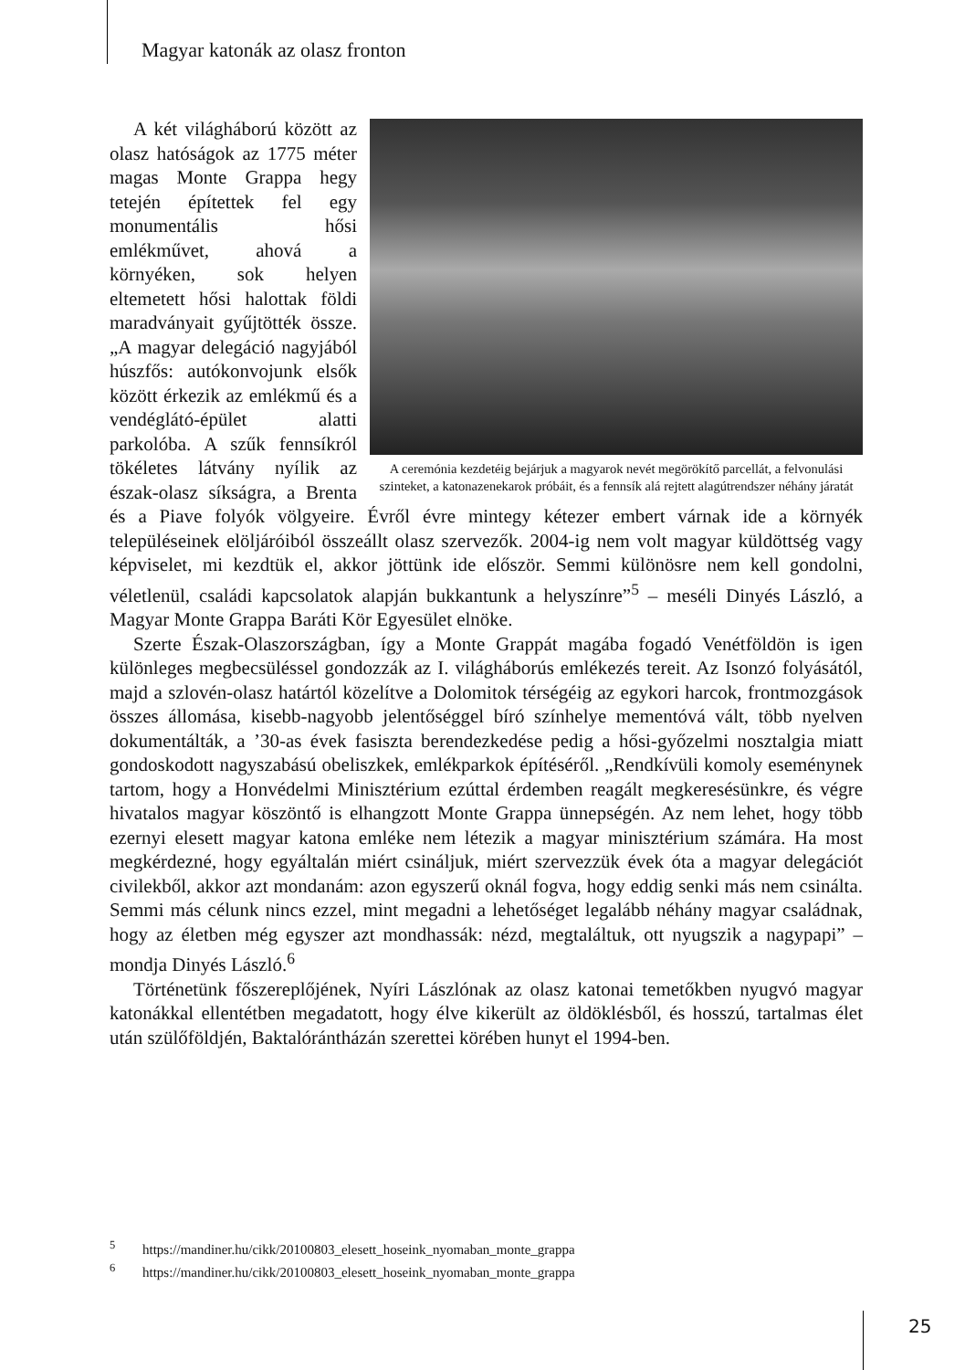Magyar katonák az olasz fronton
A ceremónia kezdetéig bejárjuk a magyarok nevét megörökítő parcellát, a felvonulási szinteket, a katonazenekarok próbáit, és a fennsík alá rejtett alagútrendszer néhány járatát
A két világháború között az olasz hatóságok az 1775 méter magas Monte Grappa hegy tetején építettek fel egy monumentális hősi emlékművet, ahová a környéken, sok helyen eltemetett hősi halottak földi maradványait gyűjtötték össze. „A magyar delegáció nagyjából húszfős: autókonvojunk elsők között érkezik az emlékmű és a vendéglátó-épület alatti parkolóba. A szűk fennsíkról tökéletes látvány nyílik az észak-olasz síkságra, a Brenta és a Piave folyók völgyeire. Évről évre mintegy kétezer embert várnak ide a környék településeinek elöljáróiból összeállt olasz szervezők. 2004-ig nem volt magyar küldöttség vagy képviselet, mi kezdtük el, akkor jöttünk ide először. Semmi különösre nem kell gondolni, véletlenül, családi kapcsolatok alapján bukkantunk a helyszínre”<sup>5</sup> – meséli Dinyés László, a Magyar Monte Grappa Baráti Kör Egyesület elnöke.
Szerte Észak-Olaszországban, így a Monte Grappát magába fogadó Venétföldön is igen különleges megbecsüléssel gondozzák az I. világháborús emlékezés tereit. Az Isonzó folyásától, majd a szlovén-olasz határtól közelítve a Dolomitok térségéig az egykori harcok, frontmozgások összes állomása, kisebb-nagyobb jelentőséggel bíró színhelye mementóvá vált, több nyelven dokumentálták, a ’30-as évek fasiszta berendezkedése pedig a hősi-győzelmi nosztalgia miatt gondoskodott nagyszabású obeliszkek, emlékparkok építéséről. „Rendkívüli komoly eseménynek tartom, hogy a Honvédelmi Minisztérium ezúttal érdemben reagált megkeresésünkre, és végre hivatalos magyar köszöntő is elhangzott Monte Grappa ünnepségén. Az nem lehet, hogy több ezernyi elesett magyar katona emléke nem létezik a magyar minisztérium számára. Ha most megkérdezné, hogy egyáltalán miért csináljuk, miért szervezzük évek óta a magyar delegációt civilekből, akkor azt mondanám: azon egyszerű oknál fogva, hogy eddig senki más nem csinálta. Semmi más célunk nincs ezzel, mint megadni a lehetőséget legalább néhány magyar családnak, hogy az életben még egyszer azt mondhassák: nézd, megtaláltuk, ott nyugszik a nagypapi” – mondja Dinyés László.<sup>6</sup>
Történetünk főszereplőjének, Nyíri Lászlónak az olasz katonai temetőkben nyugvó magyar katonákkal ellentétben megadatott, hogy élve kikerült az öldöklésből, és hosszú, tartalmas élet után szülőföldjén, Baktalórántházán szerettei körében hunyt el 1994-ben.
<sup>5</sup> https://mandiner.hu/cikk/20100803_elesett_hoseink_nyomaban_monte_grappa
<sup>6</sup> https://mandiner.hu/cikk/20100803_elesett_hoseink_nyomaban_monte_grappa
25